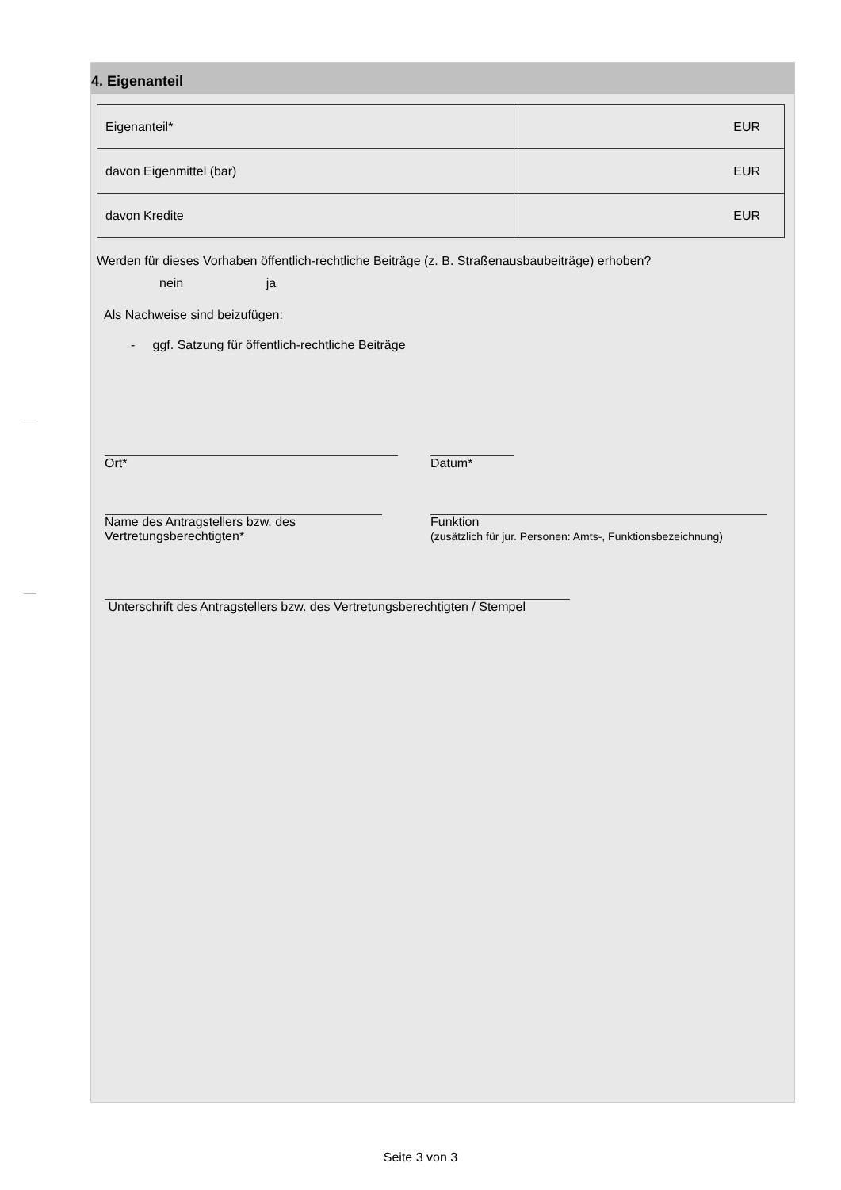4. Eigenanteil
| Eigenanteil* | EUR |
| davon Eigenmittel (bar) | EUR |
| davon Kredite | EUR |
Werden für dieses Vorhaben öffentlich-rechtliche Beiträge (z. B. Straßenausbaubeiträge) erhoben?
nein ja
Als Nachweise sind beizufügen:
- ggf. Satzung für öffentlich-rechtliche Beiträge
Ort* Datum*
Name des Antragstellers bzw. des
Vertretungsberechtigten*
Funktion
(zusätzlich für jur. Personen: Amts-, Funktionsbezeichnung)
Unterschrift des Antragstellers bzw. des Vertretungsberechtigten / Stempel
Seite 3 von 3